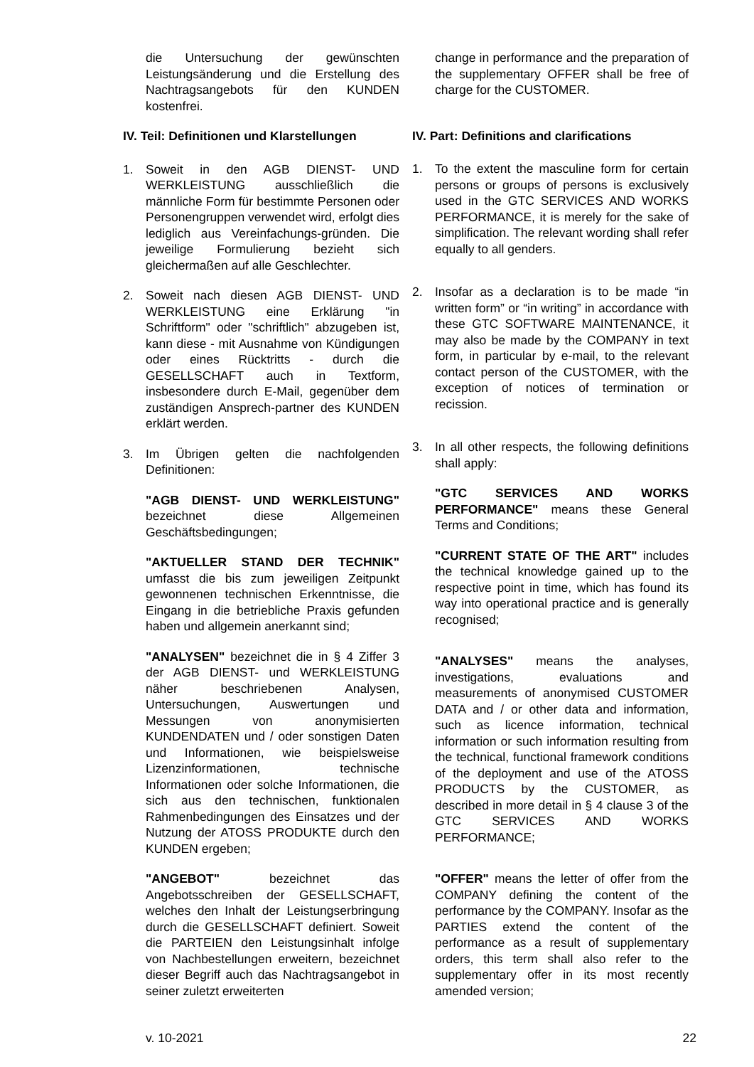die Untersuchung der gewünschten Leistungsänderung und die Erstellung des Nachtragsangebots für den KUNDEN kostenfrei.
IV. Teil: Definitionen und Klarstellungen
1. Soweit in den AGB DIENST- UND WERKLEISTUNG ausschließlich die männliche Form für bestimmte Personen oder Personengruppen verwendet wird, erfolgt dies lediglich aus Vereinfachungs-gründen. Die jeweilige Formulierung bezieht sich gleichermaßen auf alle Geschlechter.
2. Soweit nach diesen AGB DIENST- UND WERKLEISTUNG eine Erklärung "in Schriftform" oder "schriftlich" abzugeben ist, kann diese - mit Ausnahme von Kündigungen oder eines Rücktritts - durch die GESELLSCHAFT auch in Textform, insbesondere durch E-Mail, gegenüber dem zuständigen Ansprech-partner des KUNDEN erklärt werden.
3. Im Übrigen gelten die nachfolgenden Definitionen:
"AGB DIENST- UND WERKLEISTUNG" bezeichnet diese Allgemeinen Geschäftsbedingungen;
"AKTUELLER STAND DER TECHNIK" umfasst die bis zum jeweiligen Zeitpunkt gewonnenen technischen Erkenntnisse, die Eingang in die betriebliche Praxis gefunden haben und allgemein anerkannt sind;
"ANALYSEN" bezeichnet die in § 4 Ziffer 3 der AGB DIENST- und WERKLEISTUNG näher beschriebenen Analysen, Untersuchungen, Auswertungen und Messungen von anonymisierten KUNDENDATEN und / oder sonstigen Daten und Informationen, wie beispielsweise Lizenzinformationen, technische Informationen oder solche Informationen, die sich aus den technischen, funktionalen Rahmenbedingungen des Einsatzes und der Nutzung der ATOSS PRODUKTE durch den KUNDEN ergeben;
"ANGEBOT" bezeichnet das Angebotsschreiben der GESELLSCHAFT, welches den Inhalt der Leistungserbringung durch die GESELLSCHAFT definiert. Soweit die PARTEIEN den Leistungsinhalt infolge von Nachbestellungen erweitern, bezeichnet dieser Begriff auch das Nachtragsangebot in seiner zuletzt erweiterten
change in performance and the preparation of the supplementary OFFER shall be free of charge for the CUSTOMER.
IV. Part: Definitions and clarifications
1. To the extent the masculine form for certain persons or groups of persons is exclusively used in the GTC SERVICES AND WORKS PERFORMANCE, it is merely for the sake of simplification. The relevant wording shall refer equally to all genders.
2. Insofar as a declaration is to be made “in written form” or “in writing” in accordance with these GTC SOFTWARE MAINTENANCE, it may also be made by the COMPANY in text form, in particular by e-mail, to the relevant contact person of the CUSTOMER, with the exception of notices of termination or recission.
3. In all other respects, the following definitions shall apply:
"GTC SERVICES AND WORKS PERFORMANCE" means these General Terms and Conditions;
"CURRENT STATE OF THE ART" includes the technical knowledge gained up to the respective point in time, which has found its way into operational practice and is generally recognised;
"ANALYSES" means the analyses, investigations, evaluations and measurements of anonymised CUSTOMER DATA and / or other data and information, such as licence information, technical information or such information resulting from the technical, functional framework conditions of the deployment and use of the ATOSS PRODUCTS by the CUSTOMER, as described in more detail in § 4 clause 3 of the GTC SERVICES AND WORKS PERFORMANCE;
"OFFER" means the letter of offer from the COMPANY defining the content of the performance by the COMPANY. Insofar as the PARTIES extend the content of the performance as a result of supplementary orders, this term shall also refer to the supplementary offer in its most recently amended version;
v. 10-2021 22